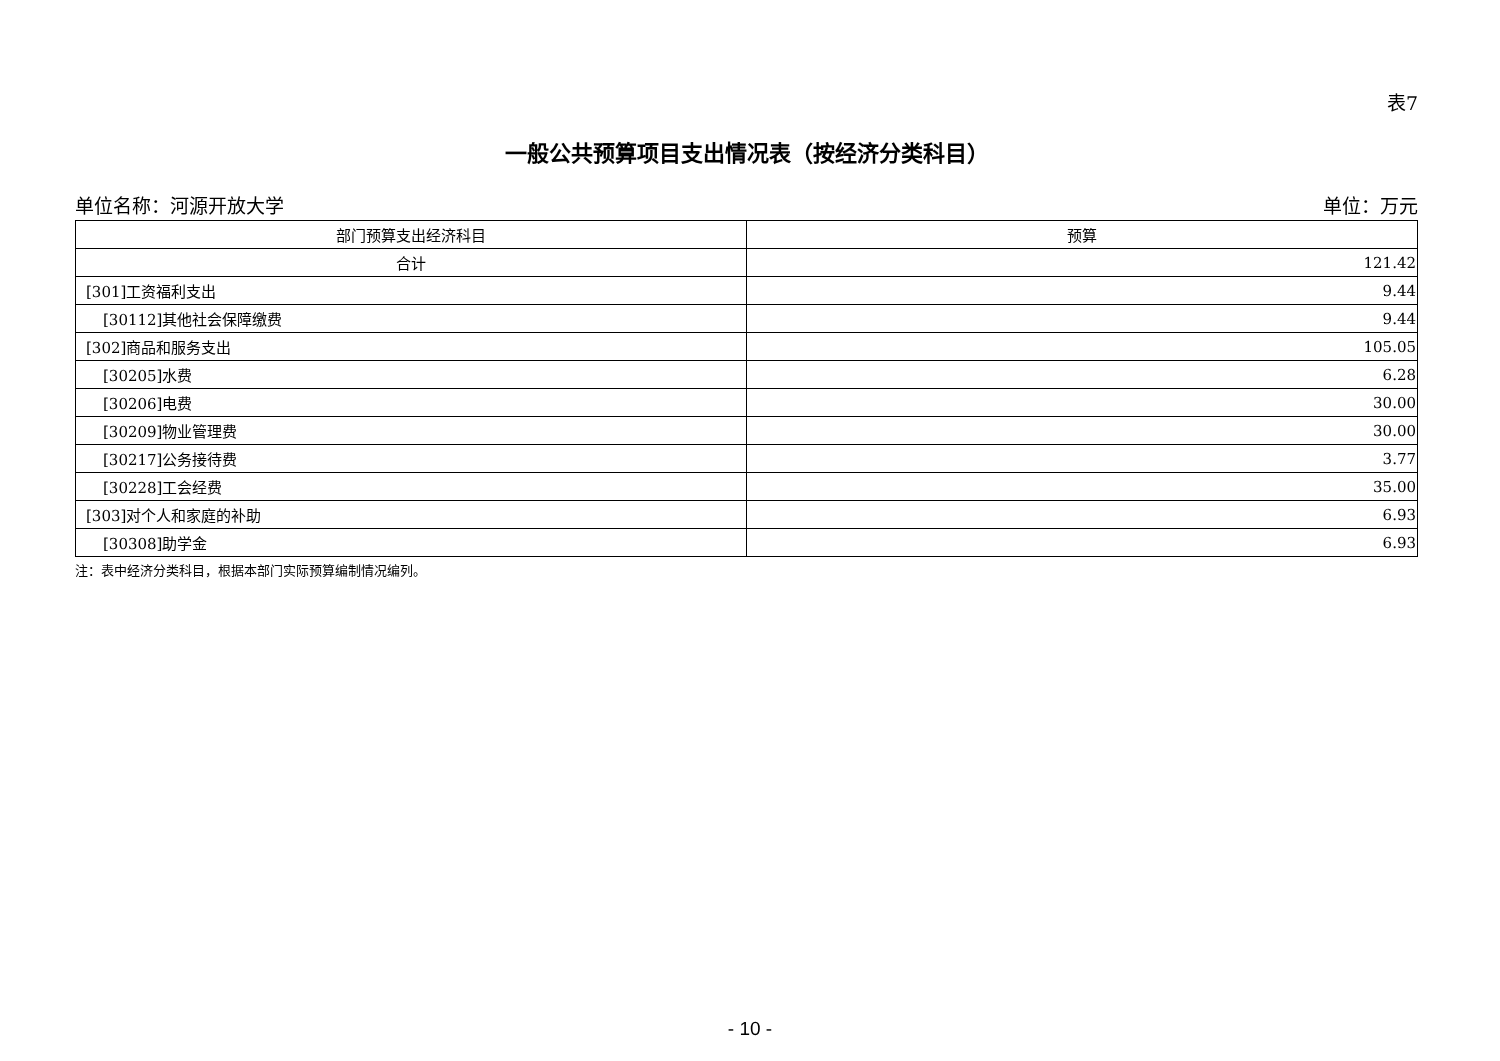表7
一般公共预算项目支出情况表（按经济分类科目）
单位名称：河源开放大学 单位：万元
| 部门预算支出经济科目 | 预算 |
| --- | --- |
| 合计 | 121.42 |
| [301]工资福利支出 | 9.44 |
| [30112]其他社会保障缴费 | 9.44 |
| [302]商品和服务支出 | 105.05 |
| [30205]水费 | 6.28 |
| [30206]电费 | 30.00 |
| [30209]物业管理费 | 30.00 |
| [30217]公务接待费 | 3.77 |
| [30228]工会经费 | 35.00 |
| [303]对个人和家庭的补助 | 6.93 |
| [30308]助学金 | 6.93 |
注：表中经济分类科目，根据本部门实际预算编制情况编列。
- 10 -